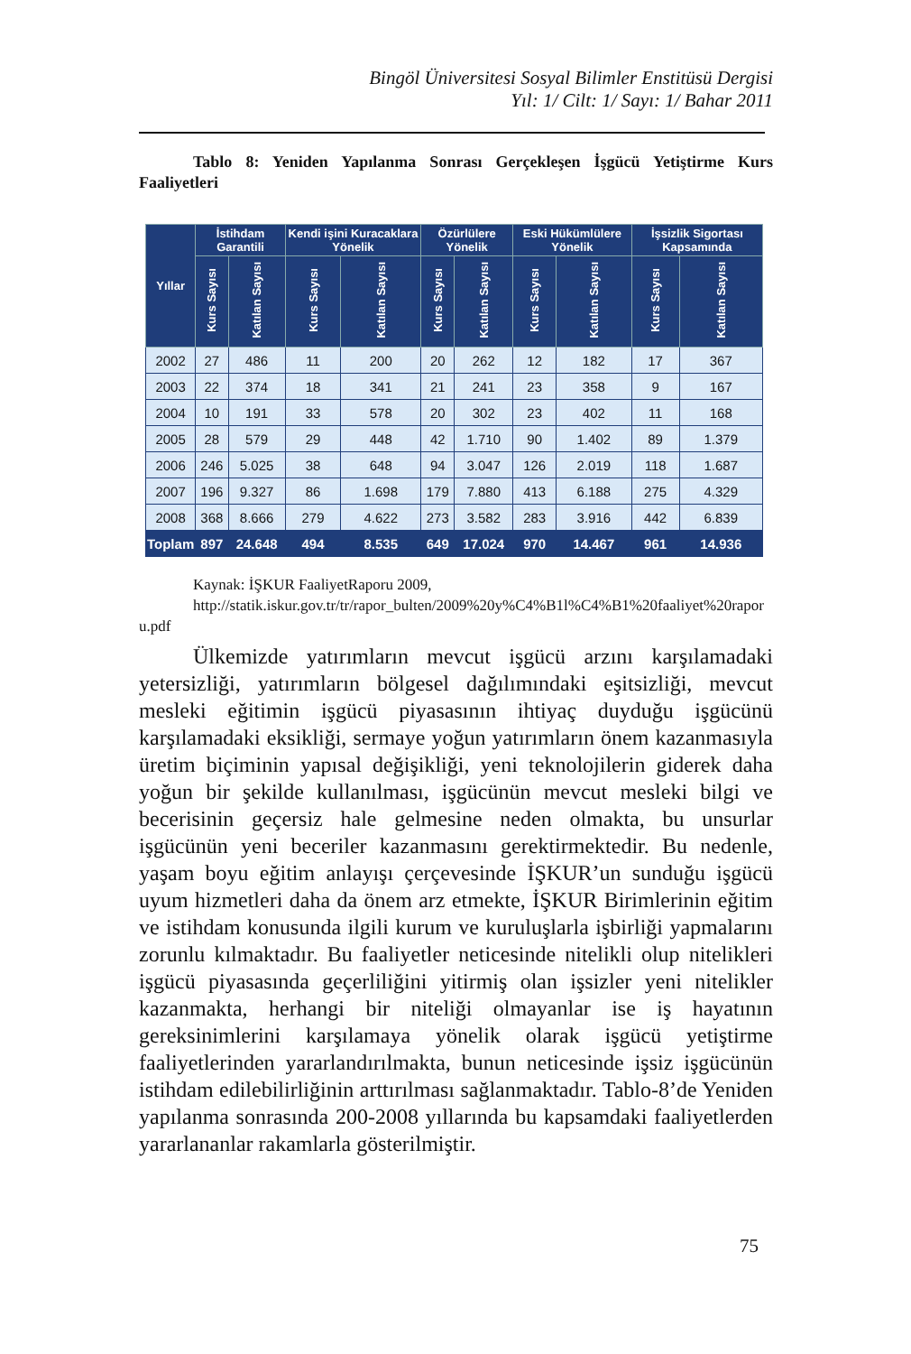Bingöl Üniversitesi Sosyal Bilimler Enstitüsü Dergisi
Yıl: 1/ Cilt: 1/ Sayı: 1/ Bahar 2011
Tablo 8: Yeniden Yapılanma Sonrası Gerçekleşen İşgücü Yetiştirme Kurs Faaliyetleri
| Yıllar | İstihdam Garantili | | Kendi işini Kuracaklara Yönelik | | Özürlülere Yönelik | | Eski Hükümlülere Yönelik | | İşsizlik Sigortası Kapsamında | |
| --- | --- | --- | --- | --- | --- | --- | --- | --- | --- | --- |
| | Kurs Sayısı | Katılan Sayısı | Kurs Sayısı | Katılan Sayısı | Kurs Sayısı | Katılan Sayısı | Kurs Sayısı | Katılan Sayısı | Kurs Sayısı | Katılan Sayısı |
| 2002 | 27 | 486 | 11 | 200 | 20 | 262 | 12 | 182 | 17 | 367 |
| 2003 | 22 | 374 | 18 | 341 | 21 | 241 | 23 | 358 | 9 | 167 |
| 2004 | 10 | 191 | 33 | 578 | 20 | 302 | 23 | 402 | 11 | 168 |
| 2005 | 28 | 579 | 29 | 448 | 42 | 1.710 | 90 | 1.402 | 89 | 1.379 |
| 2006 | 246 | 5.025 | 38 | 648 | 94 | 3.047 | 126 | 2.019 | 118 | 1.687 |
| 2007 | 196 | 9.327 | 86 | 1.698 | 179 | 7.880 | 413 | 6.188 | 275 | 4.329 |
| 2008 | 368 | 8.666 | 279 | 4.622 | 273 | 3.582 | 283 | 3.916 | 442 | 6.839 |
| Toplam | 897 | 24.648 | 494 | 8.535 | 649 | 17.024 | 970 | 14.467 | 961 | 14.936 |
Kaynak: İŞKUR FaaliyetRaporu 2009,
http://statik.iskur.gov.tr/tr/rapor_bulten/2009%20y%C4%B1l%C4%B1%20faaliyet%20raporu.pdf
Ülkemizde yatırımların mevcut işgücü arzını karşılamadaki yetersizliği, yatırımların bölgesel dağılımındaki eşitsizliği, mevcut mesleki eğitimin işgücü piyasasının ihtiyaç duyduğu işgücünü karşılamadaki eksikliği, sermaye yoğun yatırımların önem kazanmasıyla üretim biçiminin yapısal değişikliği, yeni teknolojilerin giderek daha yoğun bir şekilde kullanılması, işgücünün mevcut mesleki bilgi ve becerisinin geçersiz hale gelmesine neden olmakta, bu unsurlar işgücünün yeni beceriler kazanmasını gerektirmektedir. Bu nedenle, yaşam boyu eğitim anlayışı çerçevesinde İŞKUR’un sunduğu işgücü uyum hizmetleri daha da önem arz etmekte, İŞKUR Birimlerinin eğitim ve istihdam konusunda ilgili kurum ve kuruluşlarla işbirliği yapmalarını zorunlu kılmaktadır. Bu faaliyetler neticesinde nitelikli olup nitelikleri işgücü piyasasında geçerliliğini yitirmiş olan işsizler yeni nitelikler kazanmakta, herhangi bir niteliği olmayanlar ise iş hayatının gereksinimlerini karşılamaya yönelik olarak işgücü yetiştirme faaliyetlerinden yararlandırılmakta, bunun neticesinde işsiz işgücünün istihdam edilebilirliğinin arttırılması sağlanmaktadır. Tablo-8’de Yeniden yapılanma sonrasında 200-2008 yıllarında bu kapsamdaki faaliyetlerden yararlananlar rakamlarla gösterilmiştir.
75